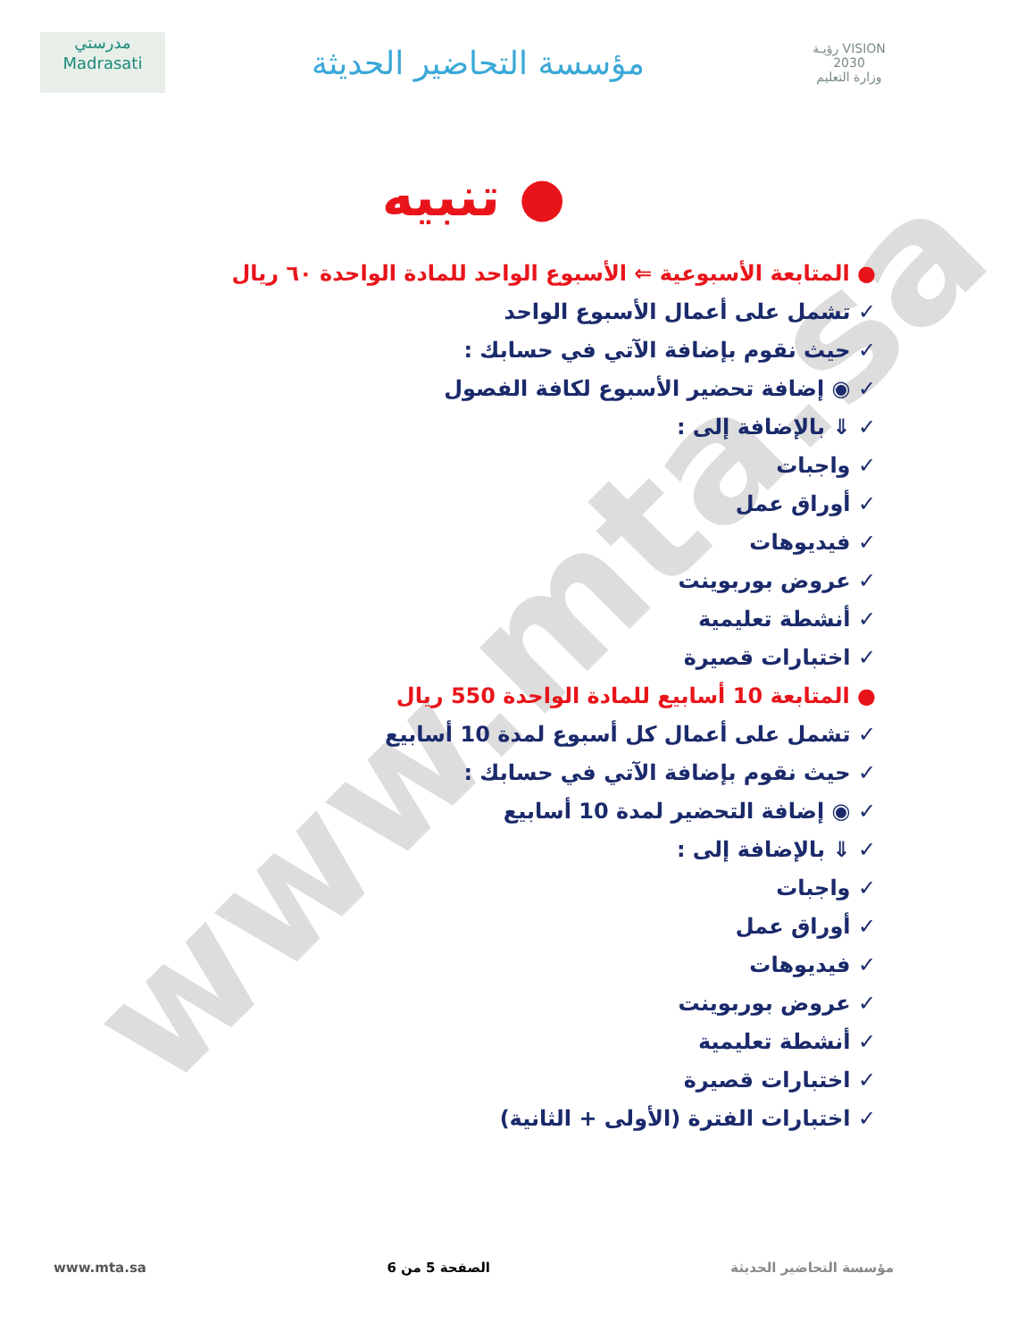www.mta.sa
مدرستي
Madrasati
مؤسسة التحاضير الحديثة
رؤيـة VISION
2030
وزارة التعليم
● تنبيه
● المتابعة الأسبوعية ⇐ الأسبوع الواحد للمادة الواحدة ٦٠ ريال
✓ تشمل على أعمال الأسبوع الواحد
✓ حيث نقوم بإضافة الآتي في حسابك :
✓ ◉ إضافة تحضير الأسبوع لكافة الفصول
✓ ⇓ بالإضافة إلى :
✓ واجبات
✓ أوراق عمل
✓ فيديوهات
✓ عروض بوربوينت
✓ أنشطة تعليمية
✓ اختبارات قصيرة
● المتابعة 10 أسابيع للمادة الواحدة 550 ريال
✓ تشمل على أعمال كل أسبوع لمدة 10 أسابيع
✓ حيث نقوم بإضافة الآتي في حسابك :
✓ ◉ إضافة التحضير لمدة 10 أسابيع
✓ ⇓ بالإضافة إلى :
✓ واجبات
✓ أوراق عمل
✓ فيديوهات
✓ عروض بوربوينت
✓ أنشطة تعليمية
✓ اختبارات قصيرة
✓ اختبارات الفترة (الأولى + الثانية)
www.mta.sa الصفحة 5 من 6 مؤسسة التحاضير الحديثة